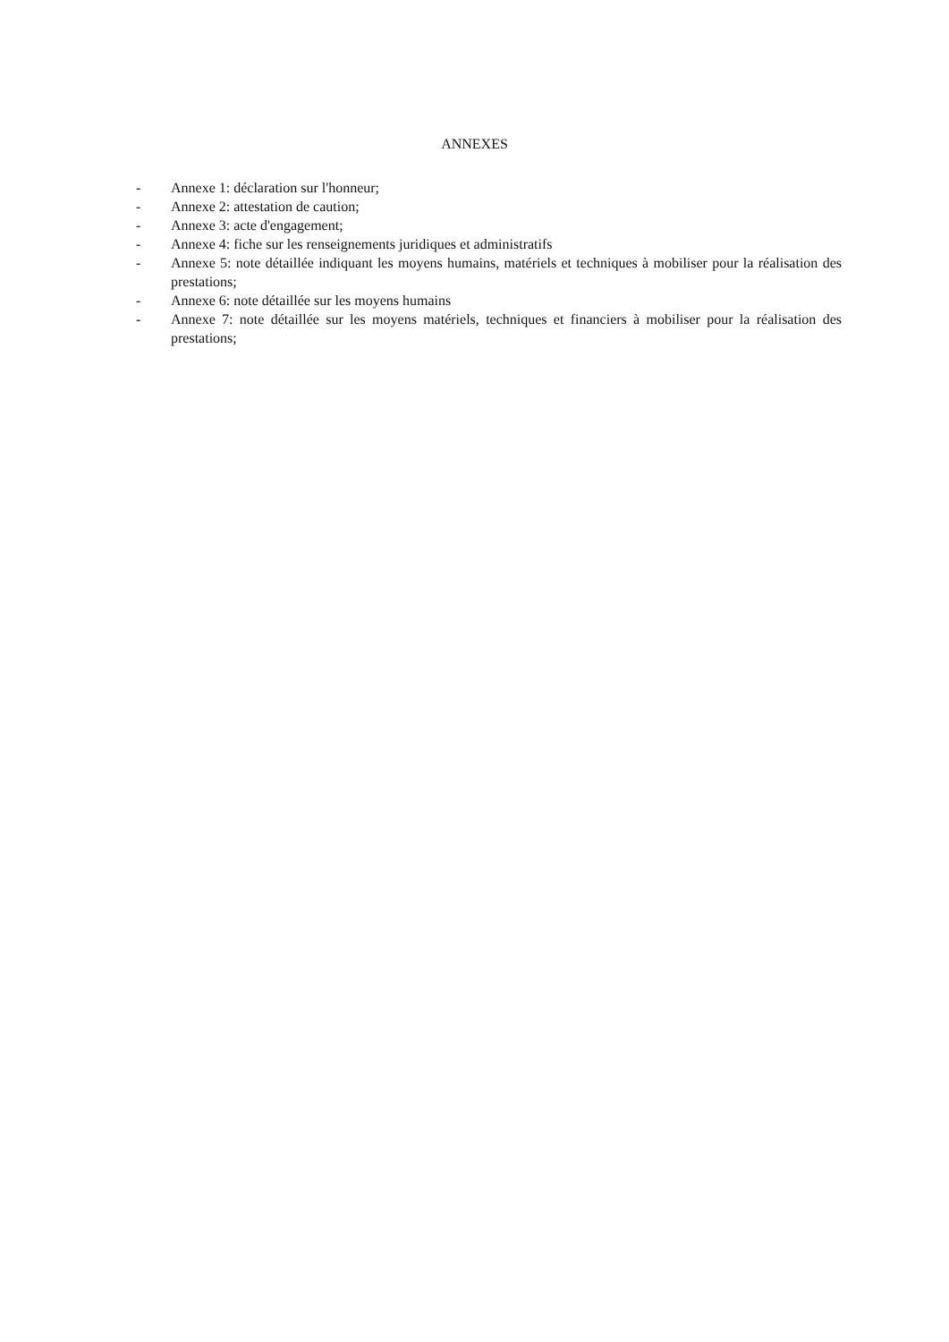ANNEXES
- Annexe 1: déclaration sur l'honneur;
- Annexe 2: attestation de caution;
- Annexe 3: acte d'engagement;
- Annexe 4: fiche sur les renseignements juridiques et administratifs
- Annexe 5: note détaillée indiquant les moyens humains, matériels et techniques à mobiliser pour la réalisation des prestations;
- Annexe 6: note détaillée sur les moyens humains
- Annexe 7: note détaillée sur les moyens matériels, techniques et financiers à mobiliser pour la réalisation des prestations;